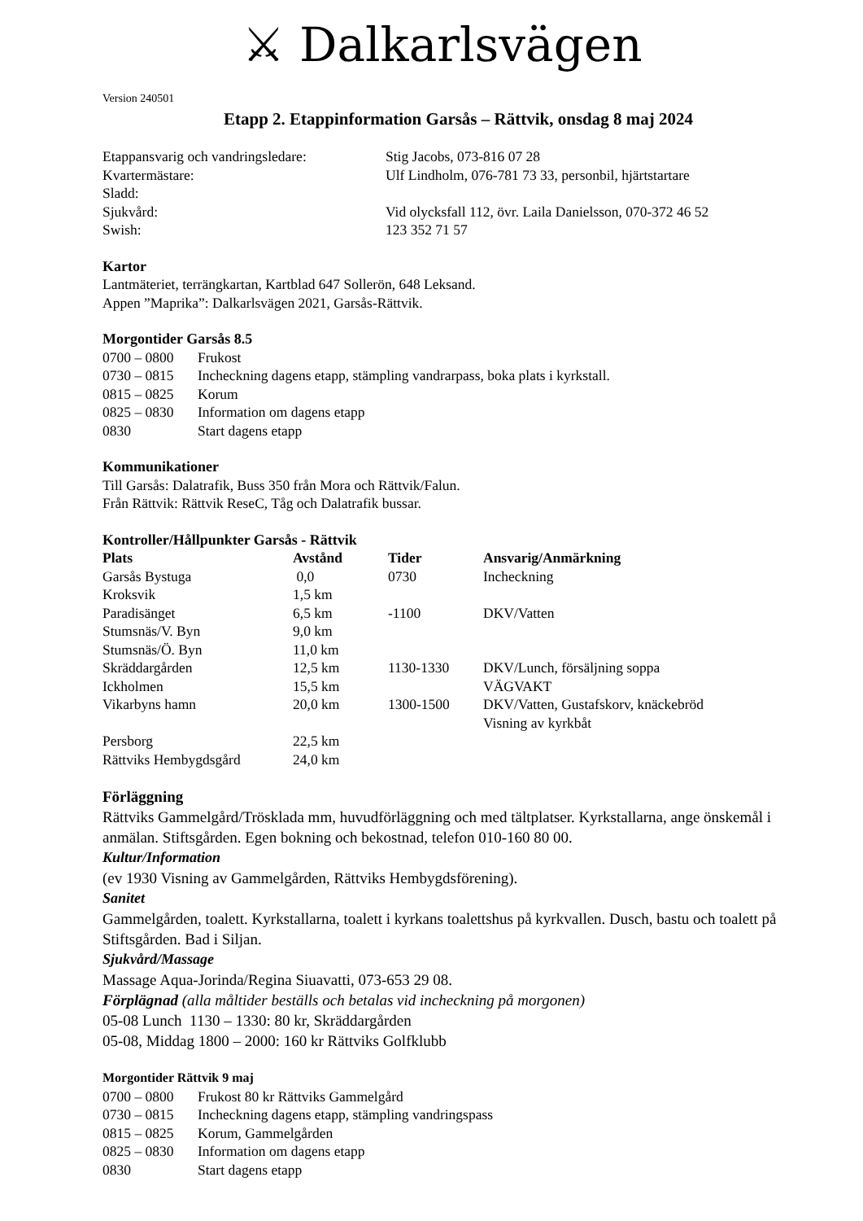⚔ Dalkarlsvägen
Version 240501
Etapp 2. Etappinformation Garsås – Rättvik, onsdag 8 maj 2024
| Etappansvarig och vandringsledare: | Stig Jacobs, 073-816 07 28 |
| Kvartermästare: | Ulf Lindholm, 076-781 73 33, personbil, hjärtstartare |
| Sladd: | |
| Sjukvård: | Vid olycksfall 112, övr. Laila Danielsson, 070-372 46 52 |
| Swish: | 123 352 71 57 |
Kartor
Lantmäteriet, terrängkartan, Kartblad 647 Sollerön, 648 Leksand.
Appen ”Maprika”: Dalkarlsvägen 2021, Garsås-Rättvik.
Morgontider Garsås 8.5
| 0700 – 0800 | Frukost |
| 0730 – 0815 | Incheckning dagens etapp, stämpling vandrarpass, boka plats i kyrkstall. |
| 0815 – 0825 | Korum |
| 0825 – 0830 | Information om dagens etapp |
| 0830 | Start dagens etapp |
Kommunikationer
Till Garsås: Dalatrafik, Buss 350 från Mora och Rättvik/Falun.
Från Rättvik: Rättvik ReseC, Tåg och Dalatrafik bussar.
Kontroller/Hållpunkter Garsås - Rättvik
| Plats | Avstånd | Tider | Ansvarig/Anmärkning |
| --- | --- | --- | --- |
| Garsås Bystuga | 0,0 | 0730 | Incheckning |
| Kroksvik | 1,5 km | | |
| Paradisänget | 6,5 km | -1100 | DKV/Vatten |
| Stumsnäs/V. Byn | 9,0 km | | |
| Stumsnäs/Ö. Byn | 11,0 km | | |
| Skräddargården | 12,5 km | 1130-1330 | DKV/Lunch, försäljning soppa |
| Ickholmen | 15,5 km | | VÄGVAKT |
| Vikarbyns hamn | 20,0 km | 1300-1500 | DKV/Vatten, Gustafskorv, knäckebröd Visning av kyrkbåt |
| Persborg | 22,5 km | | |
| Rättviks Hembygdsgård | 24,0 km | | |
Förläggning
Rättviks Gammelgård/Trösklada mm, huvudförläggning och med tältplatser. Kyrkstallarna, ange önskemål i anmälan. Stiftsgården. Egen bokning och bekostnad, telefon 010-160 80 00.
Kultur/Information
(ev 1930 Visning av Gammelgården, Rättviks Hembygdsförening).
Sanitet
Gammelgården, toalett. Kyrkstallarna, toalett i kyrkans toalettshus på kyrkvallen. Dusch, bastu och toalett på Stiftsgården. Bad i Siljan.
Sjukvård/Massage
Massage Aqua-Jorinda/Regina Siuavatti, 073-653 29 08.
Förplägnad (alla måltider beställs och betalas vid incheckning på morgonen)
05-08 Lunch 1130 – 1330: 80 kr, Skräddargården
05-08, Middag 1800 – 2000: 160 kr Rättviks Golfklubb
Morgontider Rättvik 9 maj
| 0700 – 0800 | Frukost 80 kr Rättviks Gammelgård |
| 0730 – 0815 | Incheckning dagens etapp, stämpling vandringspass |
| 0815 – 0825 | Korum, Gammelgården |
| 0825 – 0830 | Information om dagens etapp |
| 0830 | Start dagens etapp |